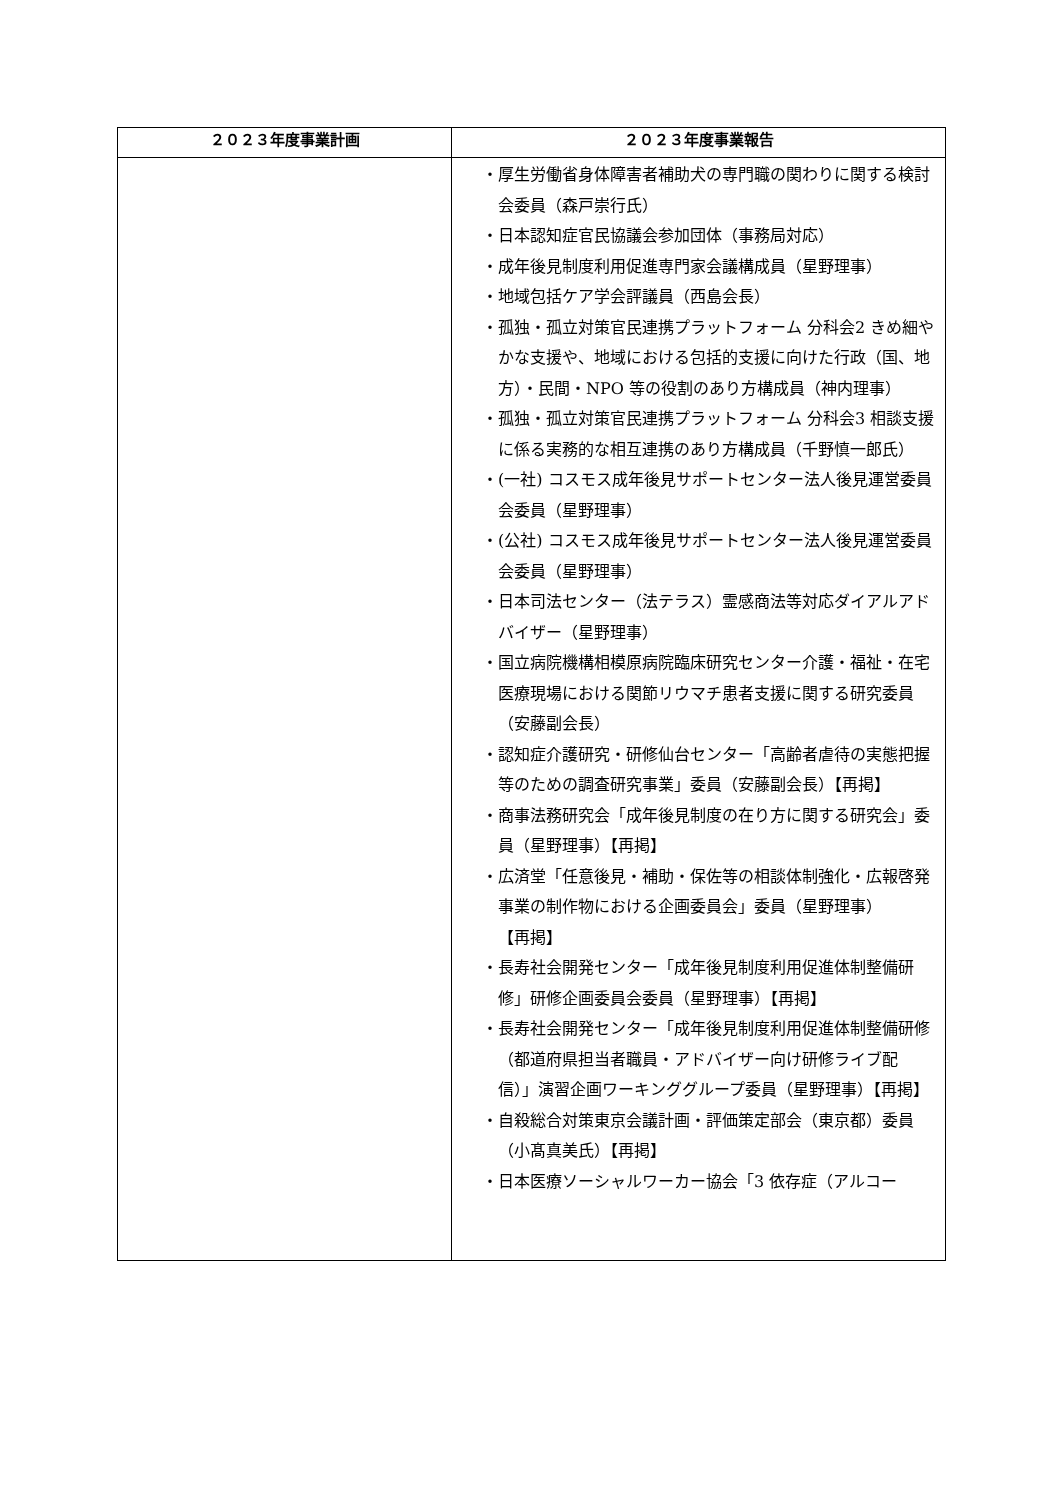| ２０２３年度事業計画 | ２０２３年度事業報告 |
| --- | --- |
| | ・厚生労働省身体障害者補助犬の専門職の関わりに関する検討会委員（森戸崇行氏） ・日本認知症官民協議会参加団体（事務局対応） ・成年後見制度利用促進専門家会議構成員（星野理事） ・地域包括ケア学会評議員（西島会長） ・孤独・孤立対策官民連携プラットフォーム 分科会2 きめ細やかな支援や、地域における包括的支援に向けた行政（国、地方）・民間・NPO 等の役割のあり方構成員（神内理事） ・孤独・孤立対策官民連携プラットフォーム 分科会3 相談支援に係る実務的な相互連携のあり方構成員（千野慎一郎氏） ・(一社) コスモス成年後見サポートセンター法人後見運営委員会委員（星野理事） ・(公社) コスモス成年後見サポートセンター法人後見運営委員会委員（星野理事） ・日本司法センター（法テラス）霊感商法等対応ダイアルアドバイザー（星野理事） ・国立病院機構相模原病院臨床研究センター介護・福祉・在宅医療現場における関節リウマチ患者支援に関する研究委員（安藤副会長） ・認知症介護研究・研修仙台センター「高齢者虐待の実態把握等のための調査研究事業」委員（安藤副会長）【再掲】 ・商事法務研究会「成年後見制度の在り方に関する研究会」委員（星野理事）【再掲】 ・広済堂「任意後見・補助・保佐等の相談体制強化・広報啓発事業の制作物における企画委員会」委員（星野理事） 【再掲】 ・長寿社会開発センター「成年後見制度利用促進体制整備研修」研修企画委員会委員（星野理事）【再掲】 ・長寿社会開発センター「成年後見制度利用促進体制整備研修（都道府県担当者職員・アドバイザー向け研修ライブ配信）」演習企画ワーキンググループ委員（星野理事）【再掲】 ・自殺総合対策東京会議計画・評価策定部会（東京都）委員（小髙真美氏）【再掲】 ・日本医療ソーシャルワーカー協会「3 依存症（アルコー |